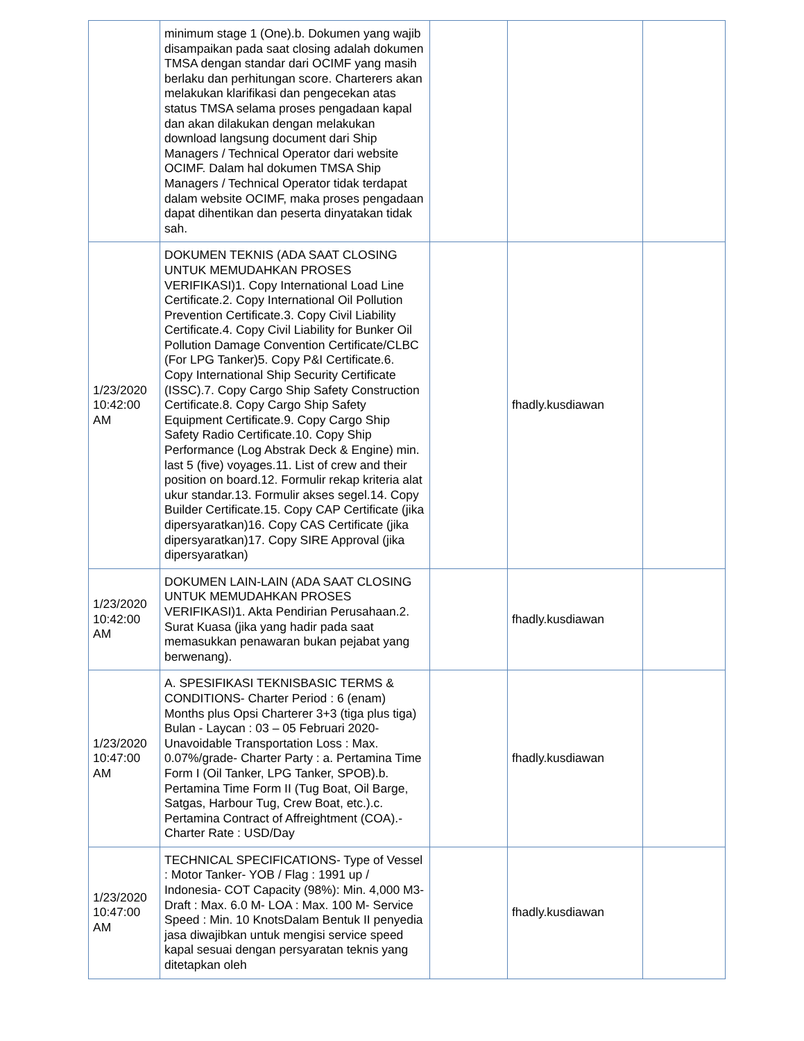| | minimum stage 1 (One).b. Dokumen yang wajib disampaikan pada saat closing adalah dokumen TMSA dengan standar dari OCIMF yang masih berlaku dan perhitungan score. Charterers akan melakukan klarifikasi dan pengecekan atas status TMSA selama proses pengadaan kapal dan akan dilakukan dengan melakukan download langsung document dari Ship Managers / Technical Operator dari website OCIMF. Dalam hal dokumen TMSA Ship Managers / Technical Operator tidak terdapat dalam website OCIMF, maka proses pengadaan dapat dihentikan dan peserta dinyatakan tidak sah. | | | |
| 1/23/2020 10:42:00 AM | DOKUMEN TEKNIS (ADA SAAT CLOSING UNTUK MEMUDAHKAN PROSES VERIFIKASI)1. Copy International Load Line Certificate.2. Copy International Oil Pollution Prevention Certificate.3. Copy Civil Liability Certificate.4. Copy Civil Liability for Bunker Oil Pollution Damage Convention Certificate/CLBC (For LPG Tanker)5. Copy P&I Certificate.6. Copy International Ship Security Certificate (ISSC).7. Copy Cargo Ship Safety Construction Certificate.8. Copy Cargo Ship Safety Equipment Certificate.9. Copy Cargo Ship Safety Radio Certificate.10. Copy Ship Performance (Log Abstrak Deck & Engine) min. last 5 (five) voyages.11. List of crew and their position on board.12. Formulir rekap kriteria alat ukur standar.13. Formulir akses segel.14. Copy Builder Certificate.15. Copy CAP Certificate (jika dipersyaratkan)16. Copy CAS Certificate (jika dipersyaratkan)17. Copy SIRE Approval (jika dipersyaratkan) | | fhadly.kusdiawan | |
| 1/23/2020 10:42:00 AM | DOKUMEN LAIN-LAIN (ADA SAAT CLOSING UNTUK MEMUDAHKAN PROSES VERIFIKASI)1. Akta Pendirian Perusahaan.2. Surat Kuasa (jika yang hadir pada saat memasukkan penawaran bukan pejabat yang berwenang). | | fhadly.kusdiawan | |
| 1/23/2020 10:47:00 AM | A. SPESIFIKASI TEKNISBASIC TERMS & CONDITIONS- Charter Period : 6 (enam) Months plus Opsi Charterer 3+3 (tiga plus tiga) Bulan - Laycan : 03 – 05 Februari 2020- Unavoidable Transportation Loss : Max. 0.07%/grade- Charter Party : a. Pertamina Time Form I (Oil Tanker, LPG Tanker, SPOB).b. Pertamina Time Form II (Tug Boat, Oil Barge, Satgas, Harbour Tug, Crew Boat, etc.).c. Pertamina Contract of Affreightment (COA).- Charter Rate : USD/Day | | fhadly.kusdiawan | |
| 1/23/2020 10:47:00 AM | TECHNICAL SPECIFICATIONS- Type of Vessel : Motor Tanker- YOB / Flag : 1991 up / Indonesia- COT Capacity (98%): Min. 4,000 M3- Draft : Max. 6.0 M- LOA : Max. 100 M- Service Speed : Min. 10 KnotsDalam Bentuk II penyedia jasa diwajibkan untuk mengisi service speed kapal sesuai dengan persyaratan teknis yang ditetapkan oleh | | fhadly.kusdiawan | |